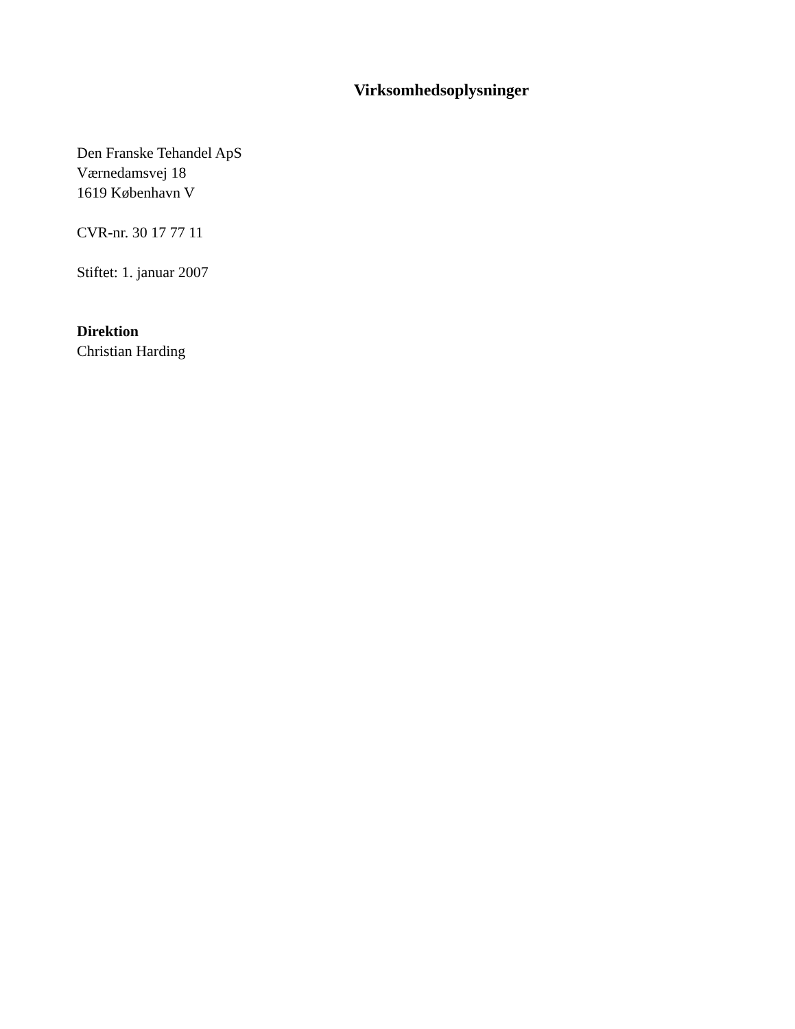Virksomhedsoplysninger
Den Franske Tehandel ApS
Værnedamsvej 18
1619 København V
CVR-nr. 30 17 77 11
Stiftet: 1. januar 2007
Direktion
Christian Harding